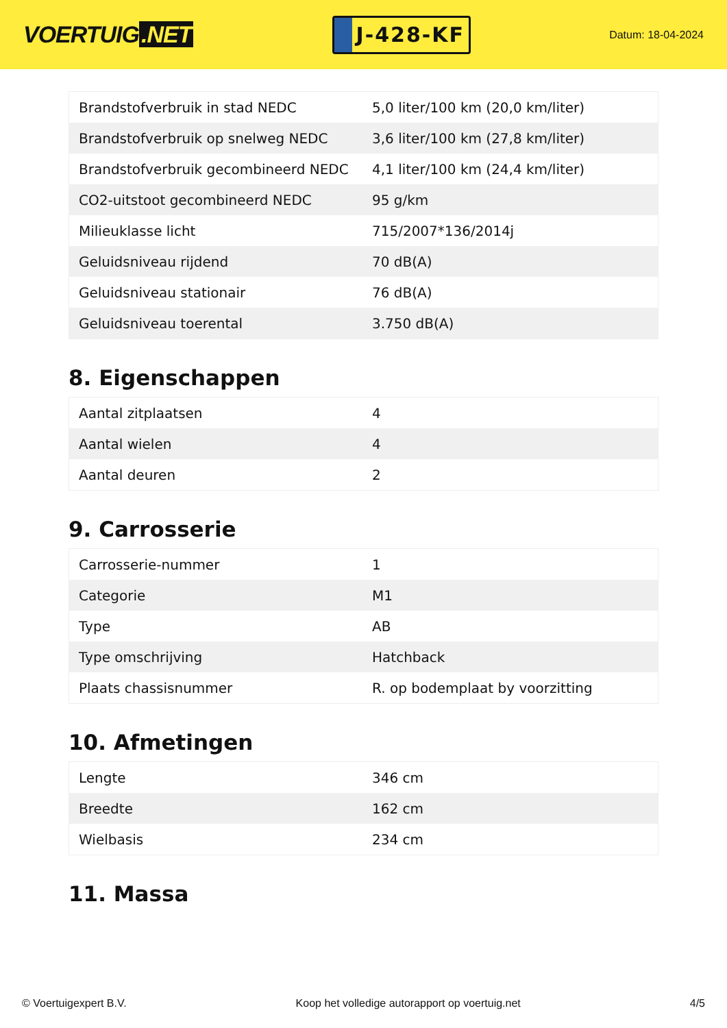VOERTUIG.NET
J-428-KF
Datum: 18-04-2024
| Brandstofverbruik in stad NEDC | 5,0 liter/100 km (20,0 km/liter) |
| Brandstofverbruik op snelweg NEDC | 3,6 liter/100 km (27,8 km/liter) |
| Brandstofverbruik gecombineerd NEDC | 4,1 liter/100 km (24,4 km/liter) |
| CO2-uitstoot gecombineerd NEDC | 95 g/km |
| Milieuklasse licht | 715/2007*136/2014j |
| Geluidsniveau rijdend | 70 dB(A) |
| Geluidsniveau stationair | 76 dB(A) |
| Geluidsniveau toerental | 3.750 dB(A) |
8. Eigenschappen
| Aantal zitplaatsen | 4 |
| Aantal wielen | 4 |
| Aantal deuren | 2 |
9. Carrosserie
| Carrosserie-nummer | 1 |
| Categorie | M1 |
| Type | AB |
| Type omschrijving | Hatchback |
| Plaats chassisnummer | R. op bodemplaat by voorzitting |
10. Afmetingen
| Lengte | 346 cm |
| Breedte | 162 cm |
| Wielbasis | 234 cm |
11. Massa
© Voertuigexpert B.V. Koop het volledige autorapport op voertuig.net 4/5